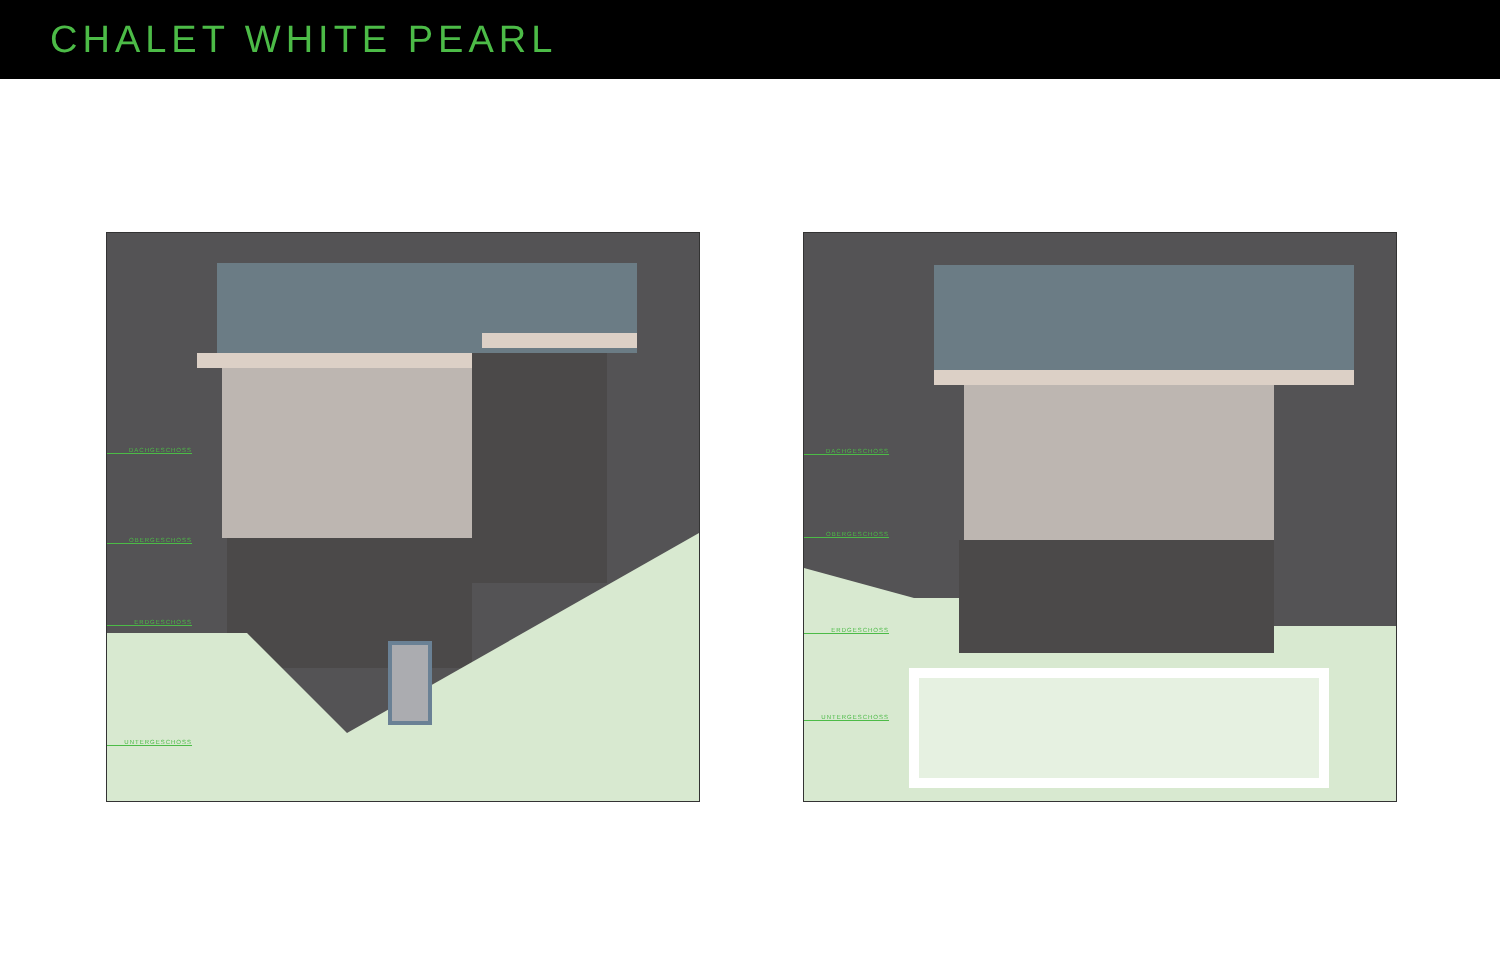CHALET WHITE PEARL
DACHGESCHOSS
OBERGESCHOSS
ERDGESCHOSS
UNTERGESCHOSS
DACHGESCHOSS
OBERGESCHOSS
ERDGESCHOSS
UNTERGESCHOSS